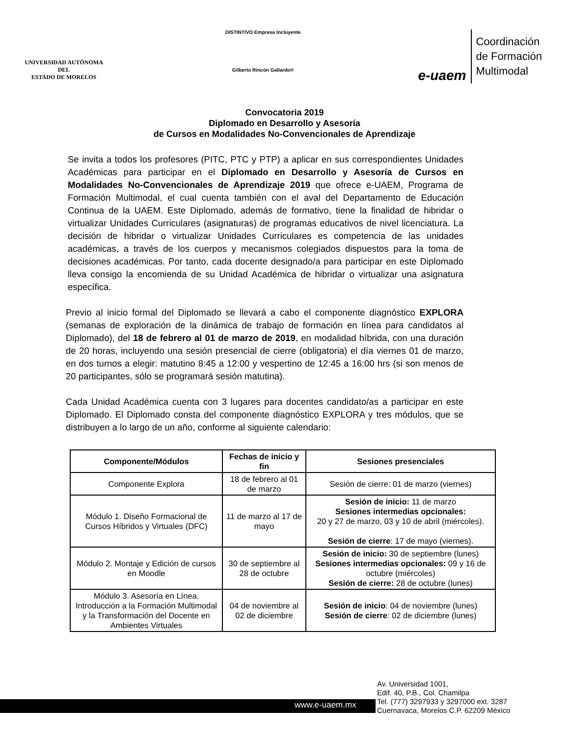UNIVERSIDAD AUTÓNOMA DEL
ESTADO DE MORELOS
DISTINTIVO Empresa Incluyente
Gilberto Rincón Gallardo®
e-uaem
Coordinación
de Formación
Multimodal
Convocatoria 2019
Diplomado en Desarrollo y Asesoría
de Cursos en Modalidades No-Convencionales de Aprendizaje
Se invita a todos los profesores (PITC, PTC y PTP) a aplicar en sus correspondientes Unidades Académicas para participar en el Diplomado en Desarrollo y Asesoría de Cursos en Modalidades No-Convencionales de Aprendizaje 2019 que ofrece e-UAEM, Programa de Formación Multimodal, el cual cuenta también con el aval del Departamento de Educación Continua de la UAEM. Este Diplomado, además de formativo, tiene la finalidad de hibridar o virtualizar Unidades Curriculares (asignaturas) de programas educativos de nivel licenciatura. La decisión de hibridar o virtualizar Unidades Curriculares es competencia de las unidades académicas, a través de los cuerpos y mecanismos colegiados dispuestos para la toma de decisiones académicas. Por tanto, cada docente designado/a para participar en este Diplomado lleva consigo la encomienda de su Unidad Académica de hibridar o virtualizar una asignatura específica.
Previo al inicio formal del Diplomado se llevará a cabo el componente diagnóstico EXPLORA (semanas de exploración de la dinámica de trabajo de formación en línea para candidatos al Diplomado), del 18 de febrero al 01 de marzo de 2019, en modalidad híbrida, con una duración de 20 horas, incluyendo una sesión presencial de cierre (obligatoria) el día viernes 01 de marzo, en dos turnos a elegir: matutino 8:45 a 12:00 y vespertino de 12:45 a 16:00 hrs (si son menos de 20 participantes, sólo se programará sesión matutina).
Cada Unidad Académica cuenta con 3 lugares para docentes candidato/as a participar en este Diplomado. El Diplomado consta del componente diagnóstico EXPLORA y tres módulos, que se distribuyen a lo largo de un año, conforme al siguiente calendario:
| Componente/Módulos | Fechas de inicio y fin | Sesiones presenciales |
| --- | --- | --- |
| Componente Explora | 18 de febrero al 01 de marzo | Sesión de cierre: 01 de marzo (viernes) |
| Módulo 1. Diseño Formacional de Cursos Híbridos y Virtuales (DFC) | 11 de marzo al 17 de mayo | Sesión de inicio: 11 de marzo Sesiones intermedias opcionales: 20 y 27 de marzo, 03 y 10 de abril (miércoles). Sesión de cierre : 17 de mayo (viernes). |
| Módulo 2. Montaje y Edición de cursos en Moodle | 30 de septiembre al 28 de octubre | Sesión de inicio: 30 de septiembre (lunes) Sesiones intermedias opcionales: 09 y 16 de octubre (miércoles) Sesión de cierre: 28 de octubre (lunes) |
| Módulo 3. Asesoría en Línea. Introducción a la Formación Multimodal y la Transformación del Docente en Ambientes Virtuales | 04 de noviembre al 02 de diciembre | Sesión de inicio : 04 de noviembre (lunes) Sesión de cierre : 02 de diciembre (lunes) |
www.e-uaem.mx
Av. Universidad 1001,
Edif. 40, P.B., Col. Chamilpa
Tel. (777) 3297933 y 3297000 ext. 3287
Cuernavaca, Morelos C.P. 62209 México